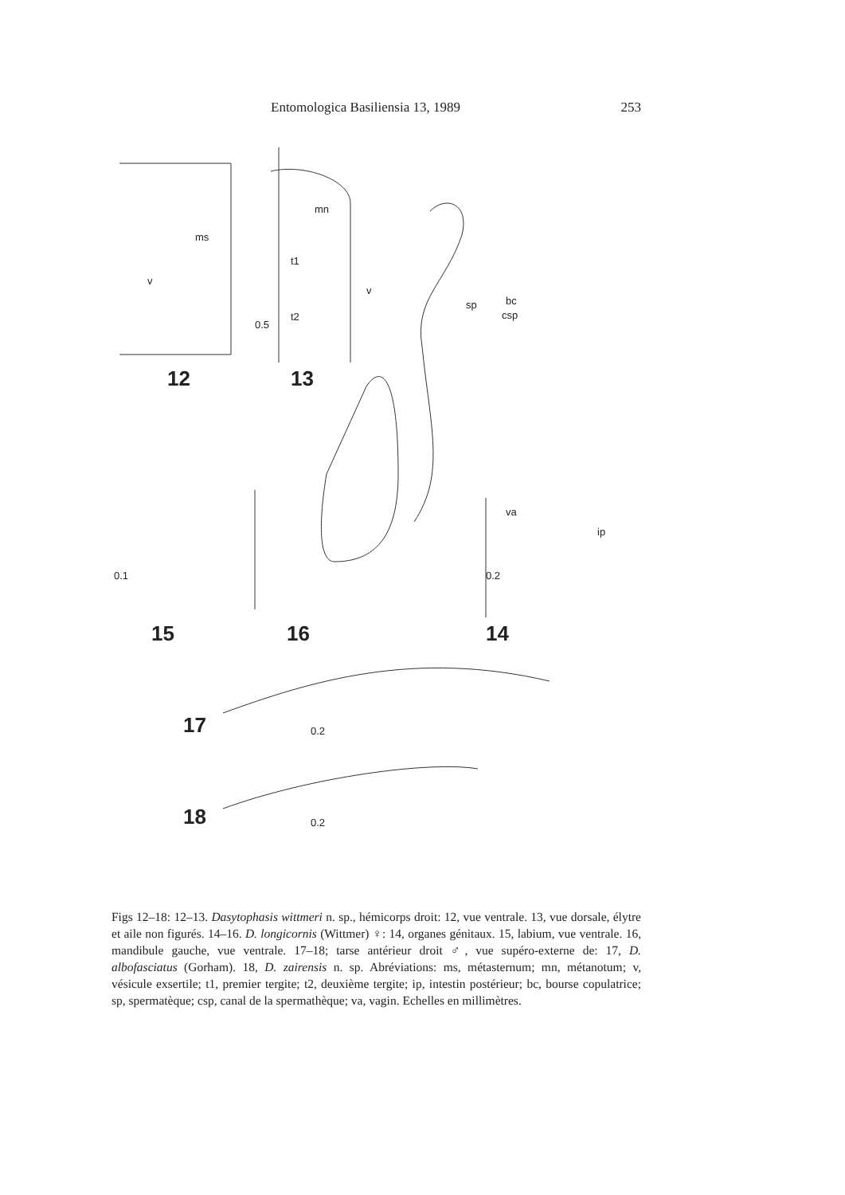Entomologica Basiliensia 13, 1989 253
mn
ms
t1
v
v
t2
sp bc
csp
0.5
12 13
va
ip
0.1 0.2
15 16 14
17 0.2
18 0.2
Figs 12–18: 12–13. Dasytophasis wittmeri n. sp., hémicorps droit: 12, vue ventrale. 13, vue dorsale, élytre et aile non figurés. 14–16. D. longicornis (Wittmer) ♀: 14, organes génitaux. 15, labium, vue ventrale. 16, mandibule gauche, vue ventrale. 17–18; tarse antérieur droit ♂, vue supéro-externe de: 17, D. albofasciatus (Gorham). 18, D. zairensis n. sp. Abréviations: ms, métasternum; mn, métanotum; v, vésicule exsertile; t1, premier tergite; t2, deuxième tergite; ip, intestin postérieur; bc, bourse copulatrice; sp, spermatèque; csp, canal de la spermathèque; va, vagin. Echelles en millimètres.